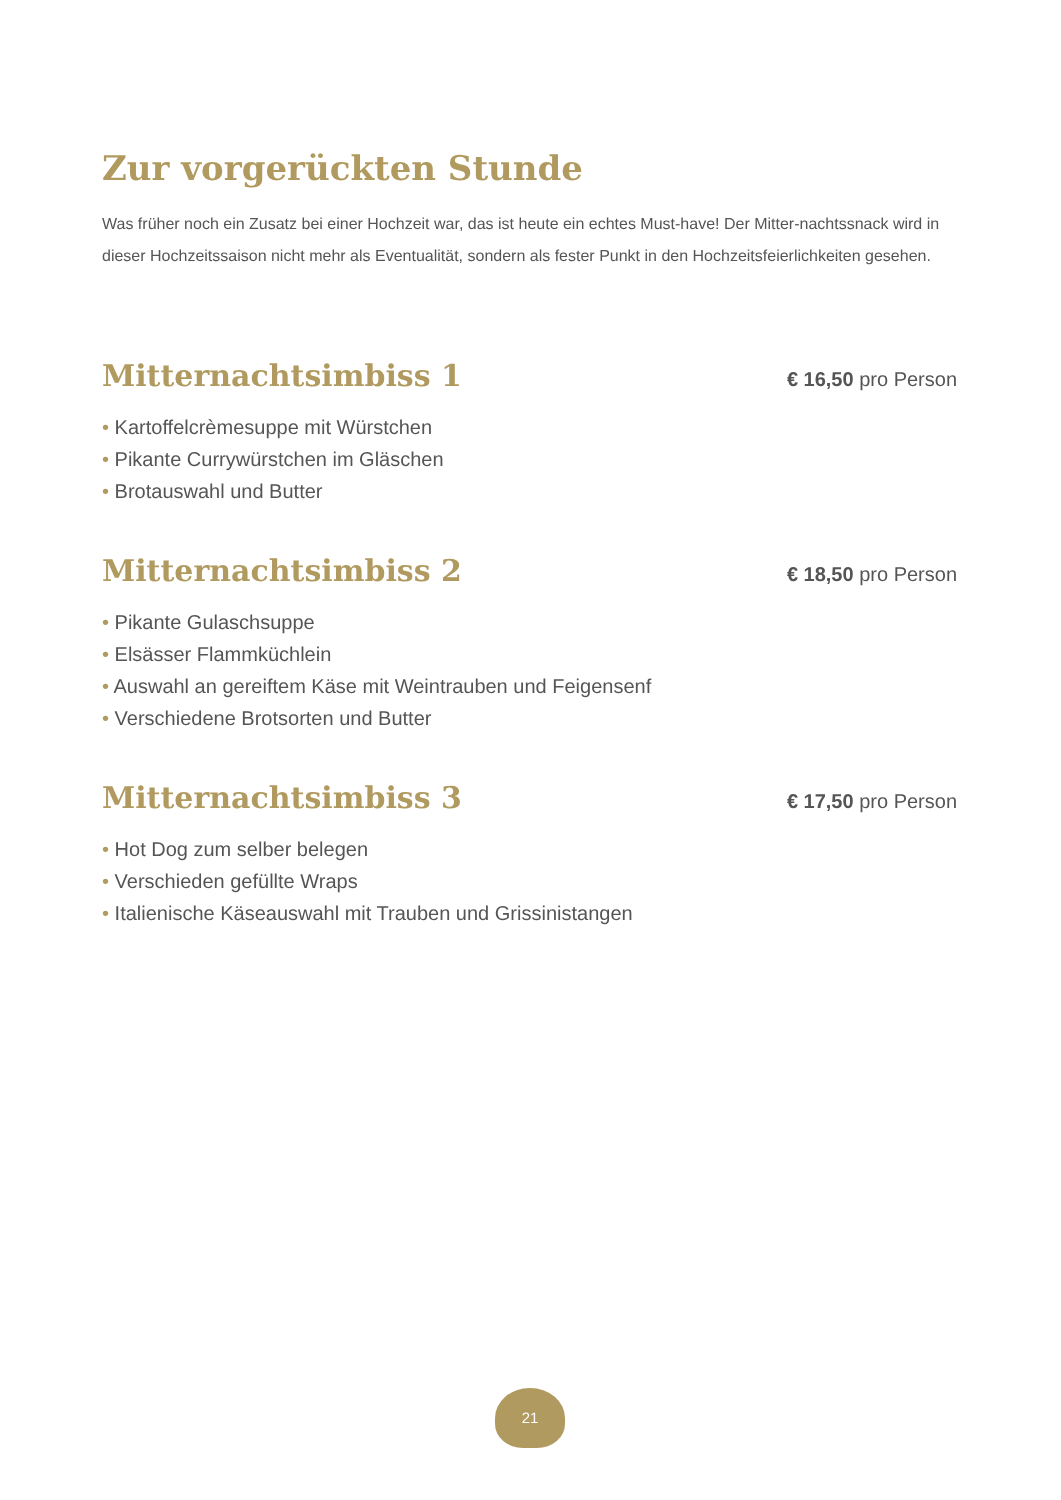Zur vorgerückten Stunde
Was früher noch ein Zusatz bei einer Hochzeit war, das ist heute ein echtes Must-have! Der Mitter-nachtssnack wird in dieser Hochzeitssaison nicht mehr als Eventualität, sondern als fester Punkt in den Hochzeitsfeierlichkeiten gesehen.
Mitternachtsimbiss 1
€ 16,50 pro Person
• Kartoffelcrèmesuppe mit Würstchen
• Pikante Currywürstchen im Gläschen
• Brotauswahl und Butter
Mitternachtsimbiss 2
€ 18,50 pro Person
• Pikante Gulaschsuppe
• Elsässer Flammküchlein
• Auswahl an gereiftem Käse mit Weintrauben und Feigensenf
• Verschiedene Brotsorten und Butter
Mitternachtsimbiss 3
€ 17,50 pro Person
• Hot Dog zum selber belegen
• Verschieden gefüllte Wraps
• Italienische Käseauswahl mit Trauben und Grissinistangen
21